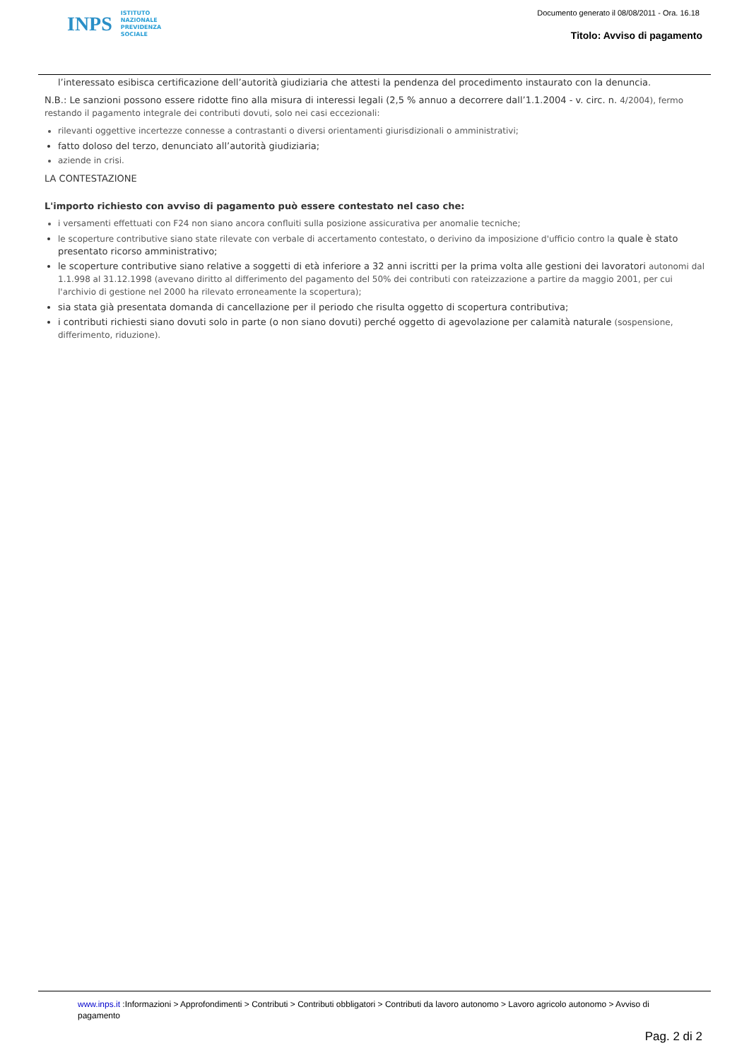INPS ISTITUTO
NAZIONALE
PREVIDENZA
SOCIALE
Documento generato il 08/08/2011 - Ora. 16.18
Titolo: Avviso di pagamento
l’interessato esibisca certificazione dell’autorità giudiziaria che attesti la pendenza del procedimento instaurato con la denuncia.
N.B.: Le sanzioni possono essere ridotte fino alla misura di interessi legali (2,5 % annuo a decorrere dall’1.1.2004 - v. circ. n. 4/2004), fermo restando il pagamento integrale dei contributi dovuti, solo nei casi eccezionali:
rilevanti oggettive incertezze connesse a contrastanti o diversi orientamenti giurisdizionali o amministrativi;
fatto doloso del terzo, denunciato all’autorità giudiziaria;
aziende in crisi.
LA CONTESTAZIONE
L'importo richiesto con avviso di pagamento può essere contestato nel caso che:
i versamenti effettuati con F24 non siano ancora confluiti sulla posizione assicurativa per anomalie tecniche;
le scoperture contributive siano state rilevate con verbale di accertamento contestato, o derivino da imposizione d'ufficio contro la quale è stato presentato ricorso amministrativo;
le scoperture contributive siano relative a soggetti di età inferiore a 32 anni iscritti per la prima volta alle gestioni dei lavoratori autonomi dal 1.1.998 al 31.12.1998 (avevano diritto al differimento del pagamento del 50% dei contributi con rateizzazione a partire da maggio 2001, per cui l'archivio di gestione nel 2000 ha rilevato erroneamente la scopertura);
sia stata già presentata domanda di cancellazione per il periodo che risulta oggetto di scopertura contributiva;
i contributi richiesti siano dovuti solo in parte (o non siano dovuti) perché oggetto di agevolazione per calamità naturale (sospensione, differimento, riduzione).
www.inps.it :Informazioni > Approfondimenti > Contributi > Contributi obbligatori > Contributi da lavoro autonomo > Lavoro agricolo autonomo > Avviso di pagamento
Pag. 2 di 2